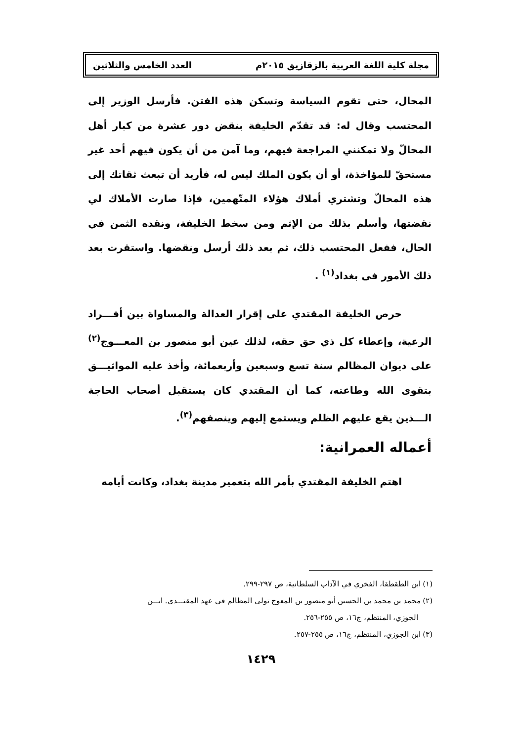مجلة كلية اللغة العربية بالزقازيق ٢٠١٥م العدد الخامس والثلاثين
المحال، حتى تقوم السياسة وتسكن هذه الفتن. فأرسل الوزير إلى المحتسب وقال له: قد تقدّم الخليفة بنقض دور عشرة من كبار أهل المحالّ ولا تمكنني المراجعة فيهم، وما آمن من أن يكون فيهم أحد غير مستحقّ للمؤاخذة، أو أن يكون الملك ليس له، فأريد أن تبعث ثقاتك إلى هذه المحالّ وتشتري أملاك هؤلاء المتّهمين، فإذا صارت الأملاك لي نقضتها، وأسلم بذلك من الإثم ومن سخط الخليفة، ونقده الثمن في الحال، ففعل المحتسب ذلك، ثم بعد ذلك أرسل ونقضها. واستقرت بعد ذلك الأمور فى بغداد<sup>(١)</sup> .
حرص الخليفة المقتدي على إقرار العدالة والمساواة بين أفـــراد الرعية، وإعطاء كل ذي حق حقه، لذلك عين أبو منصور بن المعـــوج<sup>(٢)</sup> على ديوان المظالم سنة تسع وسبعين وأربعمائة، وأخذ عليه المواثيـــق بتقوى الله وطاعته، كما أن المقتدي كان يستقبل أصحاب الحاجة الـــذين يقع عليهم الظلم ويستمع إليهم وينصفهم<sup>(٣)</sup>.
أعماله العمرانية:
اهتم الخليفة المقتدي بأمر الله بتعمير مدينة بغداد، وكانت أيامه
(١) ابن الطقطقا، الفخري في الآداب السلطانية، ص ٢٩٧-٢٩٩.
(٢) محمد بن محمد بن الحسين أبو منصور بن المعوج تولى المظالم في عهد المقتـــدي. ابـــن
الجوزي، المنتظم، ج١٦، ص ٢٥٥-٢٥٦.
(٣) ابن الجوزي، المنتظم، ج١٦، ص ٢٥٥-٢٥٧.
١٤٢٩